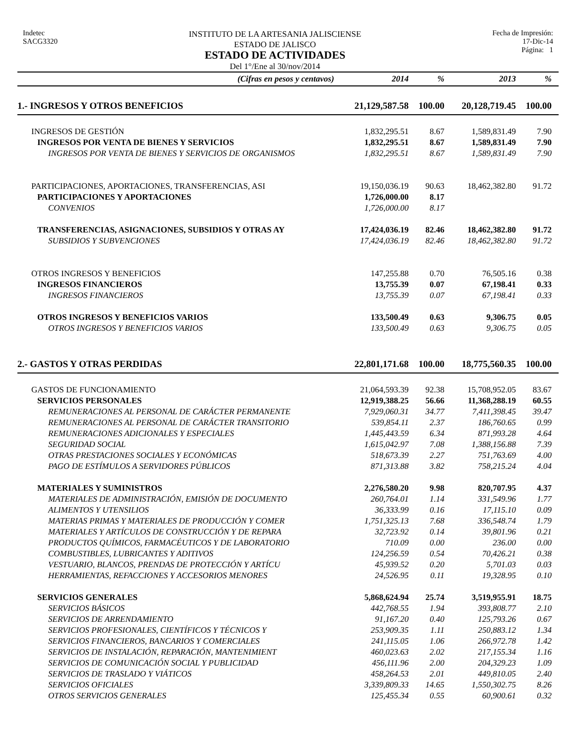Indetec
SACG3320
INSTITUTO DE LA ARTESANIA JALISCIENSE
ESTADO DE JALISCO
ESTADO DE ACTIVIDADES
Del 1°/Ene al 30/nov/2014
Fecha de Impresión:
17-Dic-14
Página: 1
| (Cifras en pesos y centavos) | 2014 | % | 2013 | % |
| --- | --- | --- | --- | --- |
| 1.- INGRESOS Y OTROS BENEFICIOS | 21,129,587.58 | 100.00 | 20,128,719.45 | 100.00 |
| INGRESOS DE GESTIÓN | 1,832,295.51 | 8.67 | 1,589,831.49 | 7.90 |
| INGRESOS POR VENTA DE BIENES Y SERVICIOS | 1,832,295.51 | 8.67 | 1,589,831.49 | 7.90 |
| INGRESOS POR VENTA DE BIENES Y SERVICIOS DE ORGANISMOS | 1,832,295.51 | 8.67 | 1,589,831.49 | 7.90 |
| PARTICIPACIONES, APORTACIONES, TRANSFERENCIAS, ASI | 19,150,036.19 | 90.63 | 18,462,382.80 | 91.72 |
| PARTICIPACIONES Y APORTACIONES | 1,726,000.00 | 8.17 | | |
| CONVENIOS | 1,726,000.00 | 8.17 | | |
| TRANSFERENCIAS, ASIGNACIONES, SUBSIDIOS Y OTRAS AY | 17,424,036.19 | 82.46 | 18,462,382.80 | 91.72 |
| SUBSIDIOS Y SUBVENCIONES | 17,424,036.19 | 82.46 | 18,462,382.80 | 91.72 |
| OTROS INGRESOS Y BENEFICIOS | 147,255.88 | 0.70 | 76,505.16 | 0.38 |
| INGRESOS FINANCIEROS | 13,755.39 | 0.07 | 67,198.41 | 0.33 |
| INGRESOS FINANCIEROS | 13,755.39 | 0.07 | 67,198.41 | 0.33 |
| OTROS INGRESOS Y BENEFICIOS VARIOS | 133,500.49 | 0.63 | 9,306.75 | 0.05 |
| OTROS INGRESOS Y BENEFICIOS VARIOS | 133,500.49 | 0.63 | 9,306.75 | 0.05 |
| 2.- GASTOS Y OTRAS PERDIDAS | 22,801,171.68 | 100.00 | 18,775,560.35 | 100.00 |
| GASTOS DE FUNCIONAMIENTO | 21,064,593.39 | 92.38 | 15,708,952.05 | 83.67 |
| SERVICIOS PERSONALES | 12,919,388.25 | 56.66 | 11,368,288.19 | 60.55 |
| REMUNERACIONES AL PERSONAL DE CARÁCTER PERMANENTE | 7,929,060.31 | 34.77 | 7,411,398.45 | 39.47 |
| REMUNERACIONES AL PERSONAL DE CARÁCTER TRANSITORIO | 539,854.11 | 2.37 | 186,760.65 | 0.99 |
| REMUNERACIONES ADICIONALES Y ESPECIALES | 1,445,443.59 | 6.34 | 871,993.28 | 4.64 |
| SEGURIDAD SOCIAL | 1,615,042.97 | 7.08 | 1,388,156.88 | 7.39 |
| OTRAS PRESTACIONES SOCIALES Y ECONÓMICAS | 518,673.39 | 2.27 | 751,763.69 | 4.00 |
| PAGO DE ESTÍMULOS A SERVIDORES PÚBLICOS | 871,313.88 | 3.82 | 758,215.24 | 4.04 |
| MATERIALES Y SUMINISTROS | 2,276,580.20 | 9.98 | 820,707.95 | 4.37 |
| MATERIALES DE ADMINISTRACIÓN, EMISIÓN DE DOCUMENTO | 260,764.01 | 1.14 | 331,549.96 | 1.77 |
| ALIMENTOS Y UTENSILIOS | 36,333.99 | 0.16 | 17,115.10 | 0.09 |
| MATERIAS PRIMAS Y MATERIALES DE PRODUCCIÓN Y COMER | 1,751,325.13 | 7.68 | 336,548.74 | 1.79 |
| MATERIALES Y ARTÍCULOS DE CONSTRUCCIÓN Y DE REPARA | 32,723.92 | 0.14 | 39,801.96 | 0.21 |
| PRODUCTOS QUÍMICOS, FARMACÉUTICOS Y DE LABORATORIO | 710.09 | 0.00 | 236.00 | 0.00 |
| COMBUSTIBLES, LUBRICANTES Y ADITIVOS | 124,256.59 | 0.54 | 70,426.21 | 0.38 |
| VESTUARIO, BLANCOS, PRENDAS DE PROTECCIÓN Y ARTÍCU | 45,939.52 | 0.20 | 5,701.03 | 0.03 |
| HERRAMIENTAS, REFACCIONES Y ACCESORIOS MENORES | 24,526.95 | 0.11 | 19,328.95 | 0.10 |
| SERVICIOS GENERALES | 5,868,624.94 | 25.74 | 3,519,955.91 | 18.75 |
| SERVICIOS BÁSICOS | 442,768.55 | 1.94 | 393,808.77 | 2.10 |
| SERVICIOS DE ARRENDAMIENTO | 91,167.20 | 0.40 | 125,793.26 | 0.67 |
| SERVICIOS PROFESIONALES, CIENTÍFICOS Y TÉCNICOS Y | 253,909.35 | 1.11 | 250,883.12 | 1.34 |
| SERVICIOS FINANCIEROS, BANCARIOS Y COMERCIALES | 241,115.05 | 1.06 | 266,972.78 | 1.42 |
| SERVICIOS DE INSTALACIÓN, REPARACIÓN, MANTENIMIENT | 460,023.63 | 2.02 | 217,155.34 | 1.16 |
| SERVICIOS DE COMUNICACIÓN SOCIAL Y PUBLICIDAD | 456,111.96 | 2.00 | 204,329.23 | 1.09 |
| SERVICIOS DE TRASLADO Y VIÁTICOS | 458,264.53 | 2.01 | 449,810.05 | 2.40 |
| SERVICIOS OFICIALES | 3,339,809.33 | 14.65 | 1,550,302.75 | 8.26 |
| OTROS SERVICIOS GENERALES | 125,455.34 | 0.55 | 60,900.61 | 0.32 |